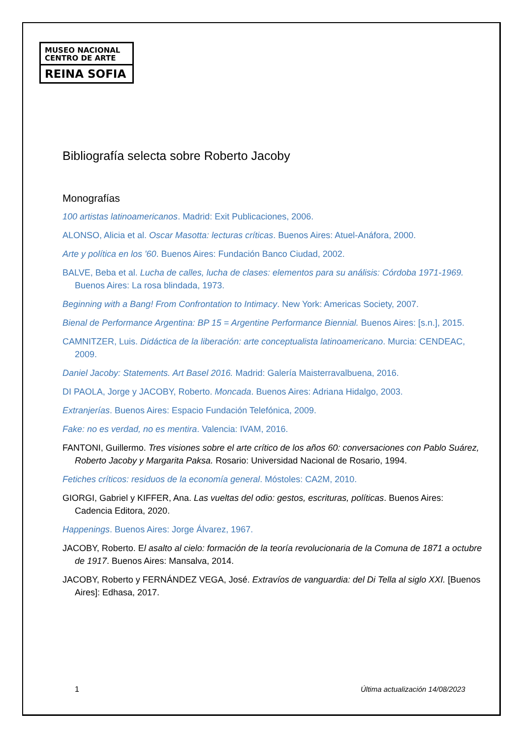MUSEO NACIONAL
CENTRO DE ARTE
REINA SOFIA
Bibliografía selecta sobre Roberto Jacoby
Monografías
100 artistas latinoamericanos. Madrid: Exit Publicaciones, 2006.
ALONSO, Alicia et al. Oscar Masotta: lecturas críticas. Buenos Aires: Atuel-Anáfora, 2000.
Arte y política en los '60. Buenos Aires: Fundación Banco Ciudad, 2002.
BALVE, Beba et al. Lucha de calles, lucha de clases: elementos para su análisis: Córdoba 1971-1969. Buenos Aires: La rosa blindada, 1973.
Beginning with a Bang! From Confrontation to Intimacy. New York: Americas Society, 2007.
Bienal de Performance Argentina: BP 15 = Argentine Performance Biennial. Buenos Aires: [s.n.], 2015.
CAMNITZER, Luis. Didáctica de la liberación: arte conceptualista latinoamericano. Murcia: CENDEAC, 2009.
Daniel Jacoby: Statements. Art Basel 2016. Madrid: Galería Maisterravalbuena, 2016.
DI PAOLA, Jorge y JACOBY, Roberto. Moncada. Buenos Aires: Adriana Hidalgo, 2003.
Extranjerías. Buenos Aires: Espacio Fundación Telefónica, 2009.
Fake: no es verdad, no es mentira. Valencia: IVAM, 2016.
FANTONI, Guillermo. Tres visiones sobre el arte crítico de los años 60: conversaciones con Pablo Suárez, Roberto Jacoby y Margarita Paksa. Rosario: Universidad Nacional de Rosario, 1994.
Fetiches críticos: residuos de la economía general. Móstoles: CA2M, 2010.
GIORGI, Gabriel y KIFFER, Ana. Las vueltas del odio: gestos, escrituras, políticas. Buenos Aires: Cadencia Editora, 2020.
Happenings. Buenos Aires: Jorge Álvarez, 1967.
JACOBY, Roberto. El asalto al cielo: formación de la teoría revolucionaria de la Comuna de 1871 a octubre de 1917. Buenos Aires: Mansalva, 2014.
JACOBY, Roberto y FERNÁNDEZ VEGA, José. Extravíos de vanguardia: del Di Tella al siglo XXI. [Buenos Aires]: Edhasa, 2017.
1 Última actualización 14/08/2023